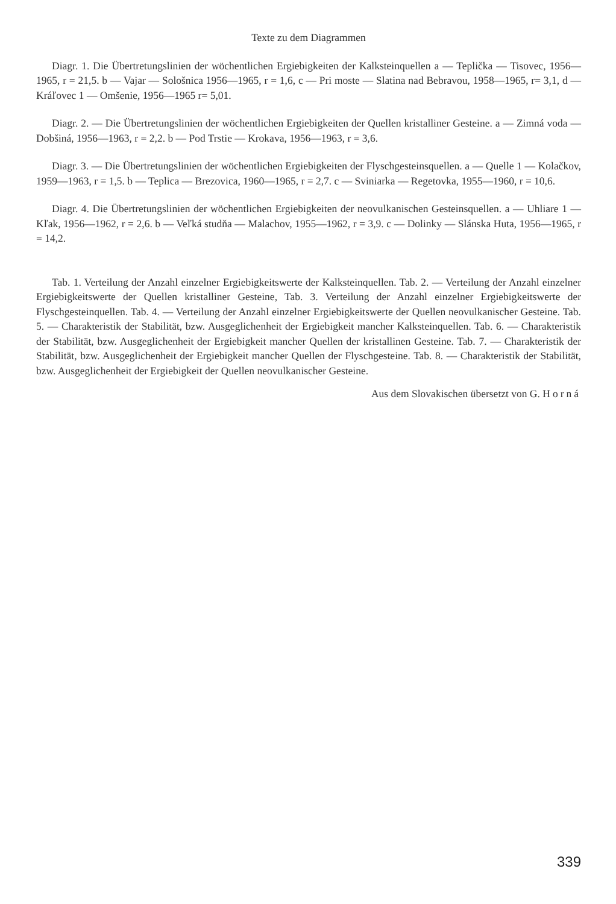Texte zu dem Diagrammen
Diagr. 1. Die Übertretungslinien der wöchentlichen Ergiebigkeiten der Kalksteinquellen a — Teplička — Tisovec, 1956—1965, r = 21,5. b — Vajar — Sološnica 1956—1965, r = 1,6, c — Pri moste — Slatina nad Bebravou, 1958—1965, r= 3,1, d — Kráľovec 1 — Omšenie, 1956—1965 r= 5,01.
Diagr. 2. — Die Übertretungslinien der wöchentlichen Ergiebigkeiten der Quellen kristalliner Gesteine. a — Zimná voda — Dobšiná, 1956—1963, r = 2,2. b — Pod Trstie — Krokava, 1956—1963, r = 3,6.
Diagr. 3. — Die Übertretungslinien der wöchentlichen Ergiebigkeiten der Flyschgesteinsquellen. a — Quelle 1 — Kolačkov, 1959—1963, r = 1,5. b — Teplica — Brezovica, 1960—1965, r = 2,7. c — Sviniarka — Regetovka, 1955—1960, r = 10,6.
Diagr. 4. Die Übertretungslinien der wöchentlichen Ergiebigkeiten der neovulkanischen Gesteinsquellen. a — Uhliare 1 — Kľak, 1956—1962, r = 2,6. b — Veľká studňa — Malachov, 1955—1962, r = 3,9. c — Dolinky — Slánska Huta, 1956—1965, r = 14,2.
Tab. 1. Verteilung der Anzahl einzelner Ergiebigkeitswerte der Kalksteinquellen. Tab. 2. — Verteilung der Anzahl einzelner Ergiebigkeitswerte der Quellen kristalliner Gesteine, Tab. 3. Verteilung der Anzahl einzelner Ergiebigkeitswerte der Flyschgesteinquellen. Tab. 4. — Verteilung der Anzahl einzelner Ergiebigkeitswerte der Quellen neovulkanischer Gesteine. Tab. 5. — Charakteristik der Stabilität, bzw. Ausgeglichenheit der Ergiebigkeit mancher Kalksteinquellen. Tab. 6. — Charakteristik der Stabilität, bzw. Ausgeglichenheit der Ergiebigkeit mancher Quellen der kristallinen Gesteine. Tab. 7. — Charakteristik der Stabilität, bzw. Ausgeglichenheit der Ergiebigkeit mancher Quellen der Flyschgesteine. Tab. 8. — Charakteristik der Stabilität, bzw. Ausgeglichenheit der Ergiebigkeit der Quellen neovulkanischer Gesteine.
Aus dem Slovakischen übersetzt von G. Horná
339